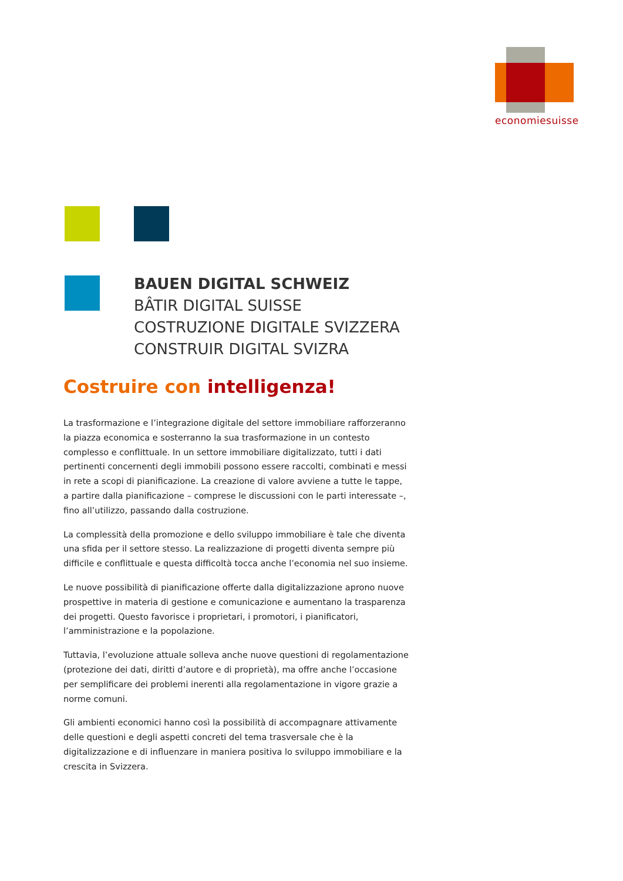economiesuisse
BAUEN DIGITAL SCHWEIZ
BÂTIR DIGITAL SUISSE
COSTRUZIONE DIGITALE SVIZZERA
CONSTRUIR DIGITAL SVIZRA
Costruire con intelligenza!
La trasformazione e l’integrazione digitale del settore immobiliare rafforzeranno la piazza economica e sosterranno la sua trasformazione in un contesto complesso e conflittuale. In un settore immobiliare digitalizzato, tutti i dati pertinenti concernenti degli immobili possono essere raccolti, combinati e messi in rete a scopi di pianificazione. La creazione di valore avviene a tutte le tappe, a partire dalla pianificazione – comprese le discussioni con le parti interessate –, fino all’utilizzo, passando dalla costruzione.
La complessità della promozione e dello sviluppo immobiliare è tale che diventa una sfida per il settore stesso. La realizzazione di progetti diventa sempre più difficile e conflittuale e questa difficoltà tocca anche l’economia nel suo insieme.
Le nuove possibilità di pianificazione offerte dalla digitalizzazione aprono nuove prospettive in materia di gestione e comunicazione e aumentano la trasparenza dei progetti. Questo favorisce i proprietari, i promotori, i pianificatori, l’amministrazione e la popolazione.
Tuttavia, l’evoluzione attuale solleva anche nuove questioni di regolamentazione (protezione dei dati, diritti d’autore e di proprietà), ma offre anche l’occasione per semplificare dei problemi inerenti alla regolamentazione in vigore grazie a norme comuni.
Gli ambienti economici hanno così la possibilità di accompagnare attivamente delle questioni e degli aspetti concreti del tema trasversale che è la digitalizzazione e di influenzare in maniera positiva lo sviluppo immobiliare e la crescita in Svizzera.